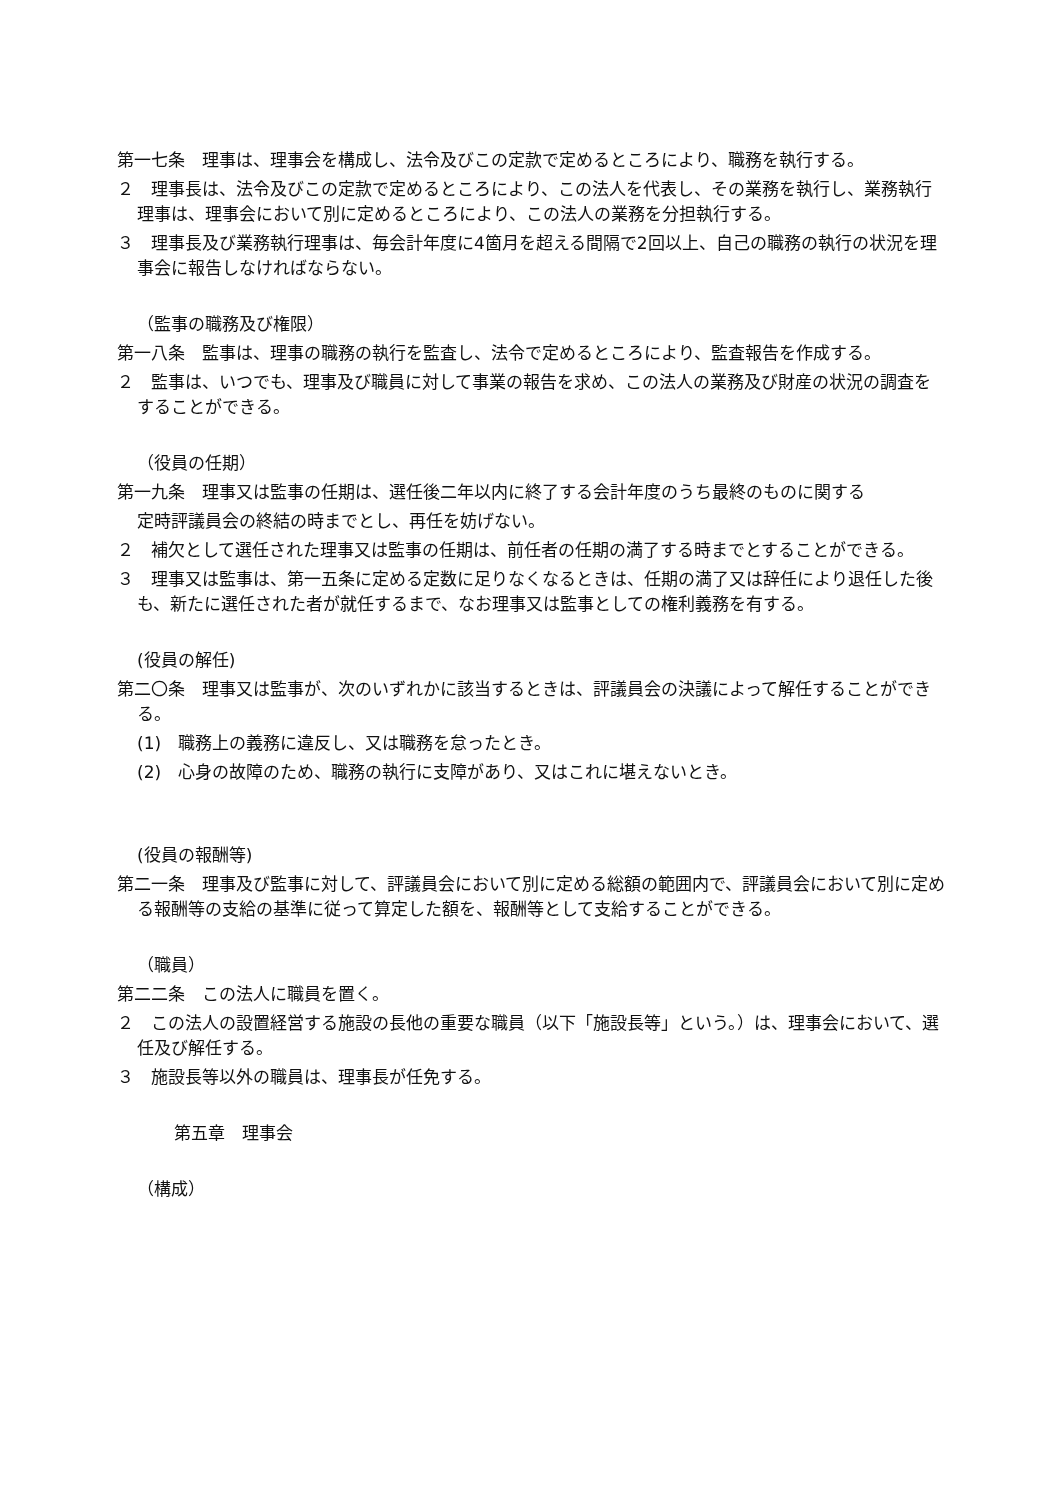第一七条　理事は、理事会を構成し、法令及びこの定款で定めるところにより、職務を執行する。
２　理事長は、法令及びこの定款で定めるところにより、この法人を代表し、その業務を執行し、業務執行理事は、理事会において別に定めるところにより、この法人の業務を分担執行する。
３　理事長及び業務執行理事は、毎会計年度に4箇月を超える間隔で2回以上、自己の職務の執行の状況を理事会に報告しなければならない。
（監事の職務及び権限）
第一八条　監事は、理事の職務の執行を監査し、法令で定めるところにより、監査報告を作成する。
２　監事は、いつでも、理事及び職員に対して事業の報告を求め、この法人の業務及び財産の状況の調査をすることができる。
（役員の任期）
第一九条　理事又は監事の任期は、選任後二年以内に終了する会計年度のうち最終のものに関する
定時評議員会の終結の時までとし、再任を妨げない。
２　補欠として選任された理事又は監事の任期は、前任者の任期の満了する時までとすることができる。
３　理事又は監事は、第一五条に定める定数に足りなくなるときは、任期の満了又は辞任により退任した後も、新たに選任された者が就任するまで、なお理事又は監事としての権利義務を有する。
(役員の解任)
第二〇条　理事又は監事が、次のいずれかに該当するときは、評議員会の決議によって解任することができる。
(1)　職務上の義務に違反し、又は職務を怠ったとき。
(2)　心身の故障のため、職務の執行に支障があり、又はこれに堪えないとき。
(役員の報酬等)
第二一条　理事及び監事に対して、評議員会において別に定める総額の範囲内で、評議員会において別に定める報酬等の支給の基準に従って算定した額を、報酬等として支給することができる。
（職員）
第二二条　この法人に職員を置く。
２　この法人の設置経営する施設の長他の重要な職員（以下「施設長等」という。）は、理事会において、選任及び解任する。
３　施設長等以外の職員は、理事長が任免する。
第五章　理事会
（構成）